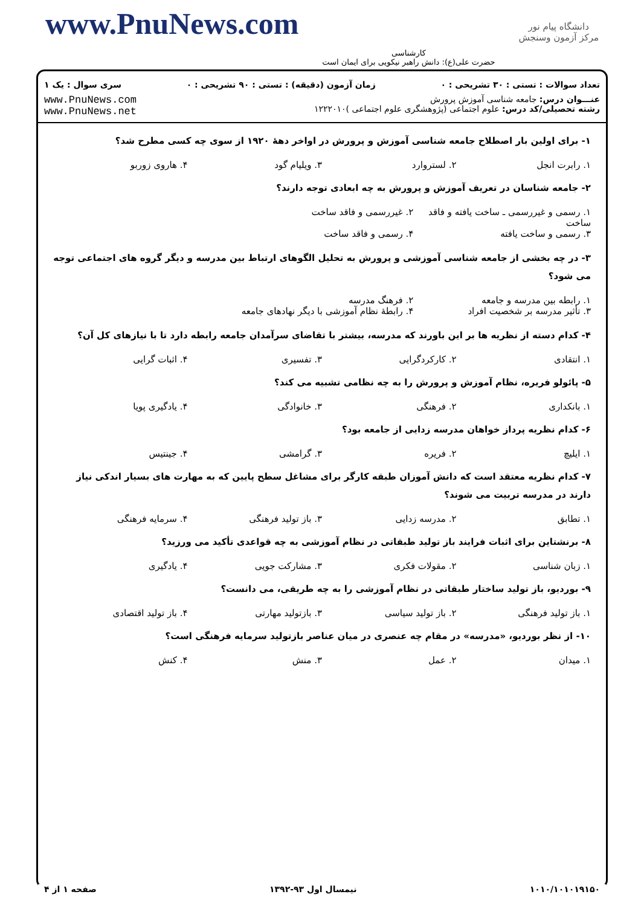www.PnuNews.com
کارشناسی
حضرت علی(ع): دانش راهبر نیکویی برای ایمان است
دانشگاه پیام نور
مرکز آزمون وسنجش
تعداد سوالات : تستی : ۳۰ تشریحی : ۰ زمان آزمون (دقیقه) : تستی : ۹۰ تشریحی : ۰ سری سوال : یک ۱
عنـــوان درس: جامعه شناسی آموزش پرورش
رشته تحصیلی/کد درس: علوم اجتماعی (پژوهشگری علوم اجتماعی )۱۲۲۲۰۱۰
www.PnuNews.com
www.PnuNews.net
۱- برای اولین بار اصطلاح جامعه شناسی آموزش و پرورش در اواخر دههٔ ۱۹۲۰ از سوی چه کسی مطرح شد؟
۱. رابرت انجل ۲. لستروارد ۳. ویلیام گود ۴. هاروی زوربو
۲- جامعه شناسان در تعریف آموزش و پرورش به چه ابعادی توجه دارند؟
۱. رسمی و غیررسمی ـ ساخت یافته و فاقد ساخت ۲. غیررسمی و فاقد ساخت ۳. رسمی و ساخت یافته ۴. رسمی و فاقد ساخت
۳- در چه بخشی از جامعه شناسی آموزشی و پرورش به تحلیل الگوهای ارتباط بین مدرسه و دیگر گروه های اجتماعی توجه می شود؟
۱. رابطه بین مدرسه و جامعه ۲. فرهنگ مدرسه ۳. تأثیر مدرسه بر شخصیت افراد ۴. رابطهٔ نظام آموزشی با دیگر نهادهای جامعه
۴- کدام دسته از نظریه ها بر این باورند که مدرسه، بیشتر با تقاضای سرآمدان جامعه رابطه دارد تا با نیازهای کل آن؟
۱. انتقادی ۲. کارکردگرایی ۳. تفسیری ۴. اثبات گرایی
۵- پائولو فریره، نظام آموزش و پرورش را به چه نظامی تشبیه می کند؟
۱. بانکداری ۲. فرهنگی ۳. خانوادگی ۴. یادگیری پویا
۶- کدام نظریه پرداز خواهان مدرسه زدایی از جامعه بود؟
۱. ایلیچ ۲. فریره ۳. گرامشی ۴. جینتیس
۷- کدام نظریه معتقد است که دانش آموزان طبقه کارگر برای مشاغل سطح پایین که به مهارت های بسیار اندکی نیاز دارند در مدرسه تربیت می شوند؟
۱. تطابق ۲. مدرسه زدایی ۳. باز تولید فرهنگی ۴. سرمایه فرهنگی
۸- برنشتاین برای اثبات فرایند باز تولید طبقاتی در نظام آموزشی به چه قواعدی تأکید می ورزید؟
۱. زبان شناسی ۲. مقولات فکری ۳. مشارکت جویی ۴. یادگیری
۹- بوردیو، باز تولید ساختار طبقاتی در نظام آموزشی را به چه طریقی، می دانست؟
۱. باز تولید فرهنگی ۲. باز تولید سیاسی ۳. بازتولید مهارتی ۴. باز تولید اقتصادی
۱۰- از نظر بوردیو، «مدرسه» در مقام چه عنصری در میان عناصر بازتولید سرمایه فرهنگی است؟
۱. میدان ۲. عمل ۳. منش ۴. کنش
۱۰۱۰/۱۰۱۰۱۹۱۵۰ نیمسال اول ۹۳-۱۳۹۲ صفحه ۱ از ۴